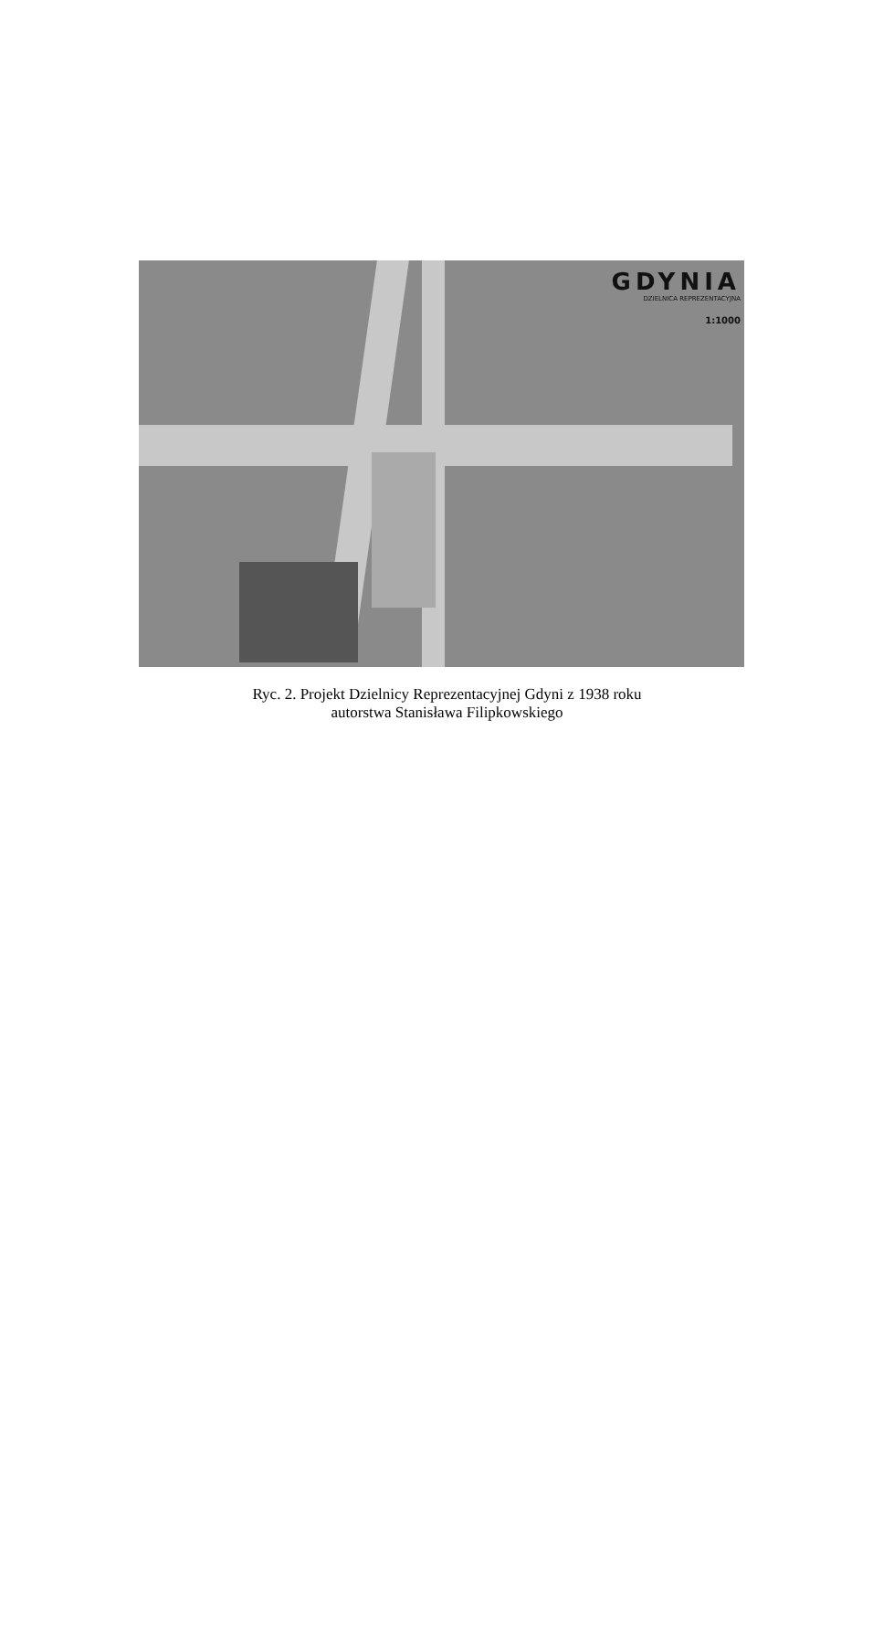GDYNIA
DZIELNICA REPREZENTACYJNA
1:1000
Ryc. 2. Projekt Dzielnicy Reprezentacyjnej Gdyni z 1938 roku
autorstwa Stanisława Filipkowskiego